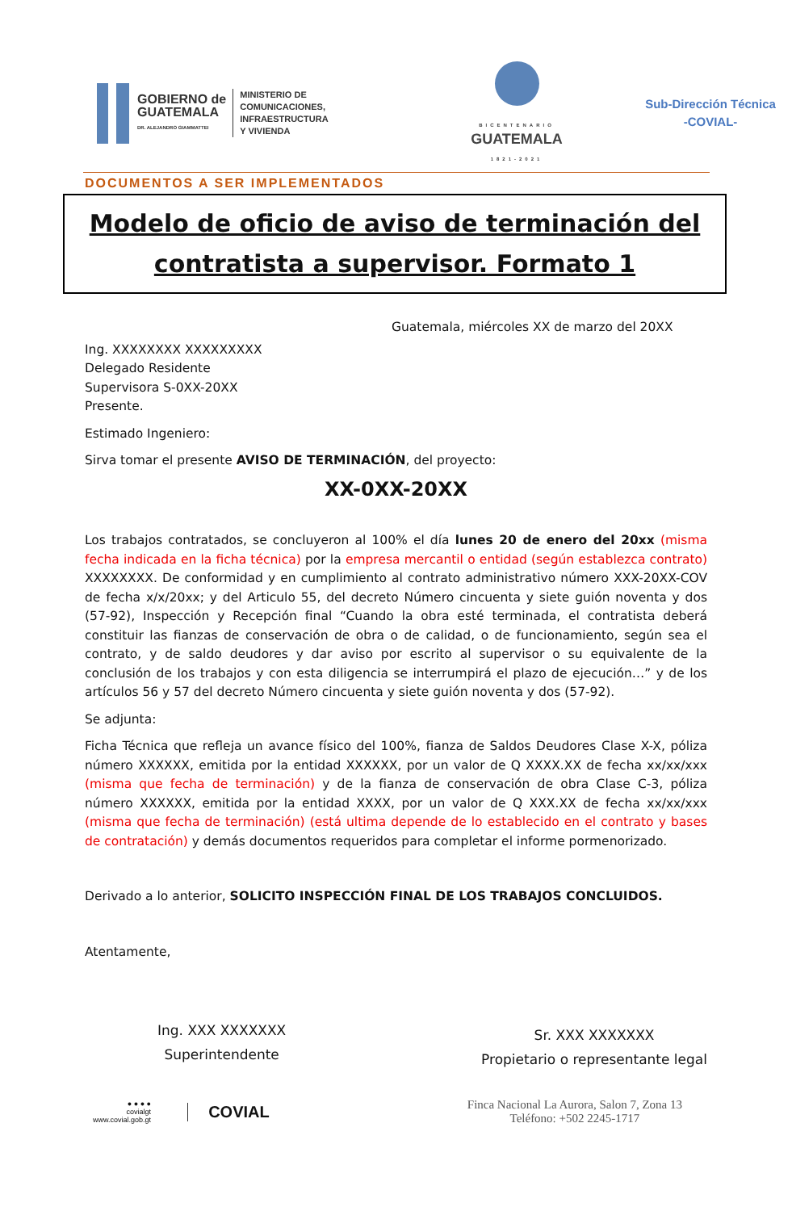GOBIERNO de
GUATEMALA
DR. ALEJANDRO GIAMMATTEI
MINISTERIO DE
COMUNICACIONES,
INFRAESTRUCTURA
Y VIVIENDA
BICENTENARIO
GUATEMALA
1821-2021
Sub-Dirección Técnica
-COVIAL-
DOCUMENTOS A SER IMPLEMENTADOS
Modelo de oficio de aviso de terminación del contratista a supervisor. Formato 1
Guatemala, miércoles XX de marzo del 20XX
Ing. XXXXXXXX XXXXXXXXX
Delegado Residente
Supervisora S-0XX-20XX
Presente.
Estimado Ingeniero:
Sirva tomar el presente AVISO DE TERMINACIÓN, del proyecto:
XX-0XX-20XX
Los trabajos contratados, se concluyeron al 100% el día lunes 20 de enero del 20xx (misma fecha indicada en la ficha técnica) por la empresa mercantil o entidad (según establezca contrato) XXXXXXXX. De conformidad y en cumplimiento al contrato administrativo número XXX-20XX-COV de fecha x/x/20xx; y del Articulo 55, del decreto Número cincuenta y siete guión noventa y dos (57-92), Inspección y Recepción final “Cuando la obra esté terminada, el contratista deberá constituir las fianzas de conservación de obra o de calidad, o de funcionamiento, según sea el contrato, y de saldo deudores y dar aviso por escrito al supervisor o su equivalente de la conclusión de los trabajos y con esta diligencia se interrumpirá el plazo de ejecución…” y de los artículos 56 y 57 del decreto Número cincuenta y siete guión noventa y dos (57-92).
Se adjunta:
Ficha Técnica que refleja un avance físico del 100%, fianza de Saldos Deudores Clase X-X, póliza número XXXXXX, emitida por la entidad XXXXXX, por un valor de Q XXXX.XX de fecha xx/xx/xxx (misma que fecha de terminación) y de la fianza de conservación de obra Clase C-3, póliza número XXXXXX, emitida por la entidad XXXX, por un valor de Q XXX.XX de fecha xx/xx/xxx (misma que fecha de terminación) (está ultima depende de lo establecido en el contrato y bases de contratación) y demás documentos requeridos para completar el informe pormenorizado.
Derivado a lo anterior, SOLICITO INSPECCIÓN FINAL DE LOS TRABAJOS CONCLUIDOS.
Atentamente,
Ing. XXX XXXXXXX
Superintendente
Sr. XXX XXXXXXX
Propietario o representante legal
● ● ● ●
covialgt
www.covial.gob.gt
COVIAL
Finca Nacional La Aurora, Salon 7, Zona 13
Teléfono: +502 2245-1717